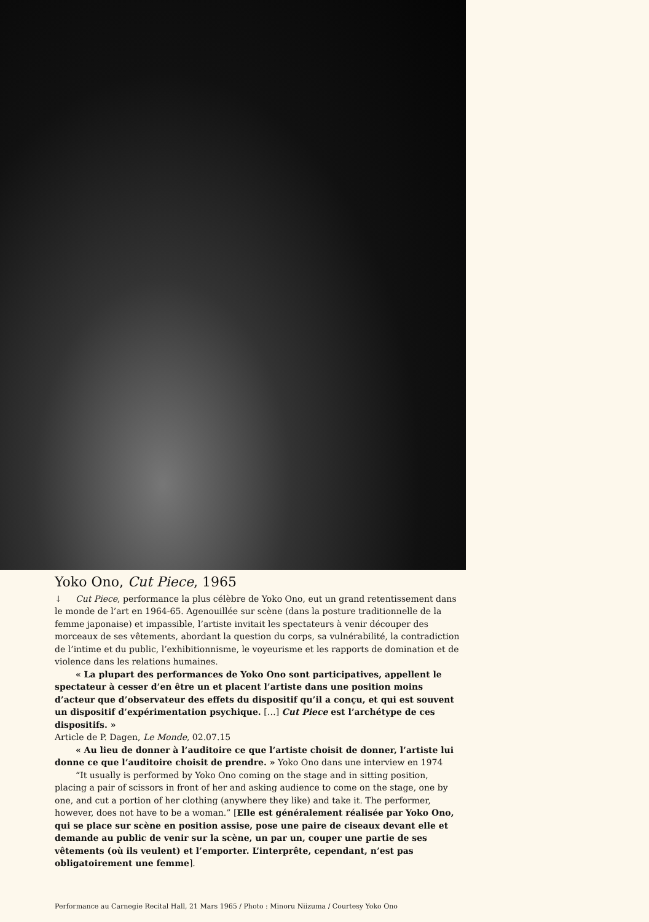Yoko Ono, Cut Piece, 1965
↓ Cut Piece, performance la plus célèbre de Yoko Ono, eut un grand retentissement dans le monde de l’art en 1964-65. Agenouillée sur scène (dans la posture traditionnelle de la femme japonaise) et impassible, l’artiste invitait les spectateurs à venir découper des morceaux de ses vêtements, abordant la question du corps, sa vulnérabilité, la contradiction de l’intime et du public, l’exhibitionnisme, le voyeurisme et les rapports de domination et de violence dans les relations humaines.
« La plupart des performances de Yoko Ono sont participatives, appellent le spectateur à cesser d’en être un et placent l’artiste dans une position moins d’acteur que d’observateur des effets du dispositif qu’il a conçu, et qui est souvent un dispositif d’expérimentation psychique. […] Cut Piece est l’archétype de ces dispositifs. »
Article de P. Dagen, Le Monde, 02.07.15
« Au lieu de donner à l’auditoire ce que l’artiste choisit de donner, l’artiste lui donne ce que l’auditoire choisit de prendre. » Yoko Ono dans une interview en 1974
“It usually is performed by Yoko Ono coming on the stage and in sitting position, placing a pair of scissors in front of her and asking audience to come on the stage, one by one, and cut a portion of her clothing (anywhere they like) and take it. The performer, however, does not have to be a woman.” [Elle est généralement réalisée par Yoko Ono, qui se place sur scène en position assise, pose une paire de ciseaux devant elle et demande au public de venir sur la scène, un par un, couper une partie de ses vêtements (où ils veulent) et l’emporter. L’interprête, cependant, n’est pas obligatoirement une femme].
Performance au Carnegie Recital Hall, 21 Mars 1965 / Photo : Minoru Niizuma / Courtesy Yoko Ono